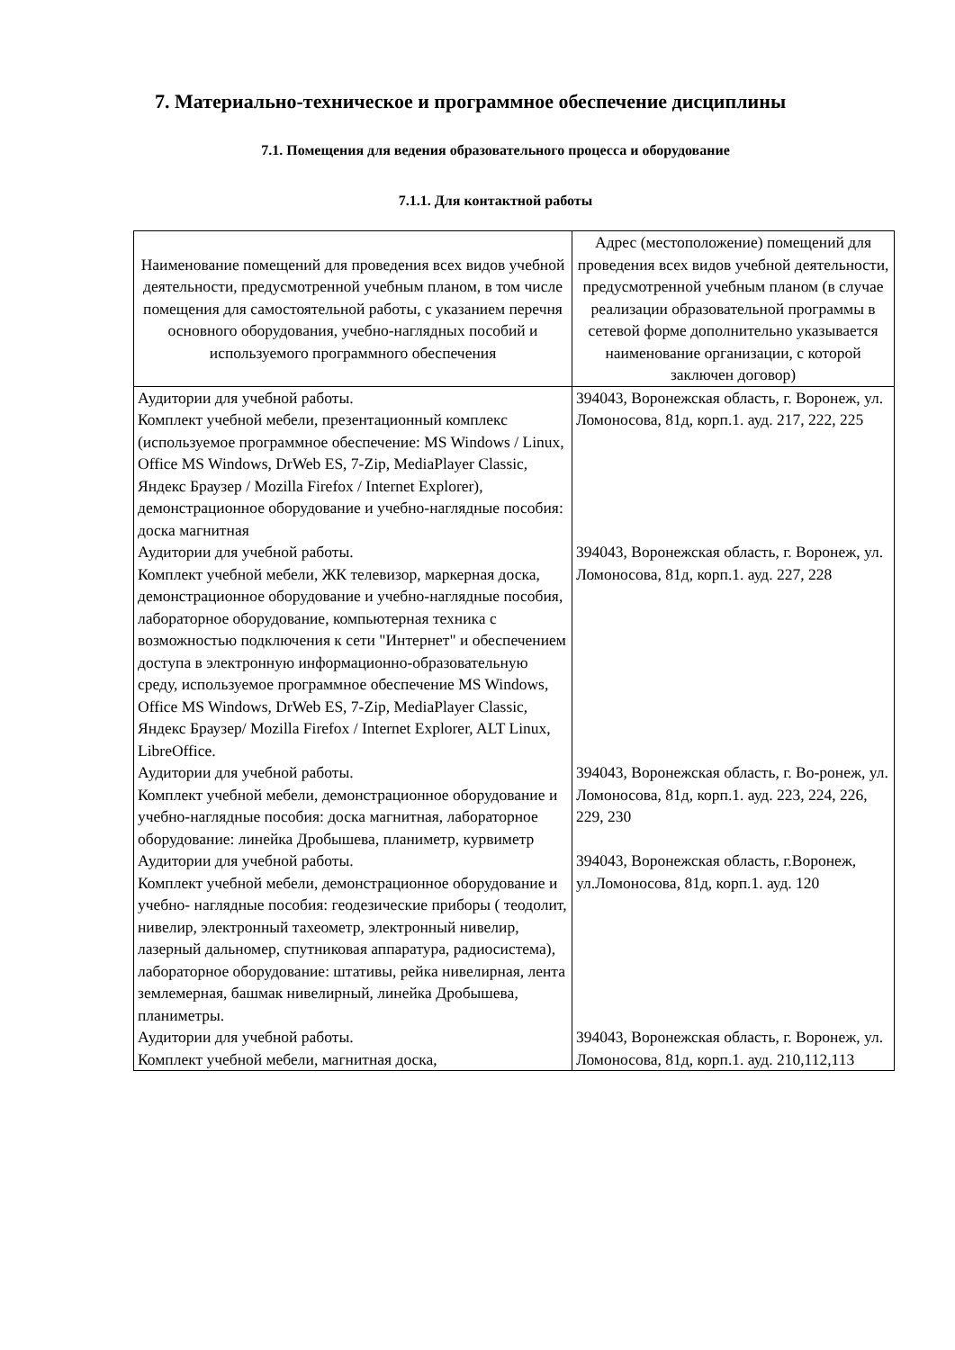7. Материально-техническое и программное обеспечение дисциплины
7.1. Помещения для ведения образовательного процесса и оборудование
7.1.1. Для контактной работы
| Наименование помещений для проведения всех видов учебной деятельности, предусмотренной учебным планом, в том числе помещения для самостоятельной работы, с указанием перечня основного оборудования, учебно-наглядных пособий и используемого программного обеспечения | Адрес (местоположение) помещений для проведения всех видов учебной деятельности, предусмотренной учебным планом (в случае реализации образовательной программы в сетевой форме дополнительно указывается наименование организации, с которой заключен договор) |
| --- | --- |
| Аудитории для учебной работы. Комплект учебной мебели, презентационный комплекс (используемое программное обеспечение: MS Windows / Linux, Office MS Windows, DrWeb ES, 7-Zip, MediaPlayer Classic, Яндекс Браузер / Mozilla Firefox / Internet Explorer), демонстрационное оборудование и учебно-наглядные пособия: доска магнитная | 394043, Воронежская область, г. Воронеж, ул. Ломоносова, 81д, корп.1. ауд. 217, 222, 225 |
| Аудитории для учебной работы. Комплект учебной мебели, ЖК телевизор, маркерная доска, демонстрационное оборудование и учебно-наглядные пособия, лабораторное оборудование, компьютерная техника с возможностью подключения к сети "Интернет" и обеспечением доступа в электронную информационно-образовательную среду, используемое программное обеспечение MS Windows, Office MS Windows, DrWeb ES, 7-Zip, MediaPlayer Classic, Яндекс Браузер/ Mozilla Firefox / Internet Explorer, ALT Linux, LibreOffice. | 394043, Воронежская область, г. Воронеж, ул. Ломоносова, 81д, корп.1. ауд. 227, 228 |
| Аудитории для учебной работы. Комплект учебной мебели, демонстрационное оборудование и учебно-наглядные пособия: доска магнитная, лабораторное оборудование: линейка Дробышева, планиметр, курвиметр | 394043, Воронежская область, г. Во-ронеж, ул. Ломоносова, 81д, корп.1. ауд. 223, 224, 226, 229, 230 |
| Аудитории для учебной работы. Комплект учебной мебели, демонстрационное оборудование и учебно- наглядные пособия: геодезические приборы ( теодолит, нивелир, электронный тахеометр, электронный нивелир, лазерный дальномер, спутниковая аппаратура, радиосистема), лабораторное оборудование: штативы, рейка нивелирная, лента землемерная, башмак нивелирный, линейка Дробышева, планиметры. | 394043, Воронежская область, г.Воронеж, ул.Ломоносова, 81д, корп.1. ауд. 120 |
| Аудитории для учебной работы. Комплект учебной мебели, магнитная доска, | 394043, Воронежская область, г. Воронеж, ул. Ломоносова, 81д, корп.1. ауд. 210,112,113 |